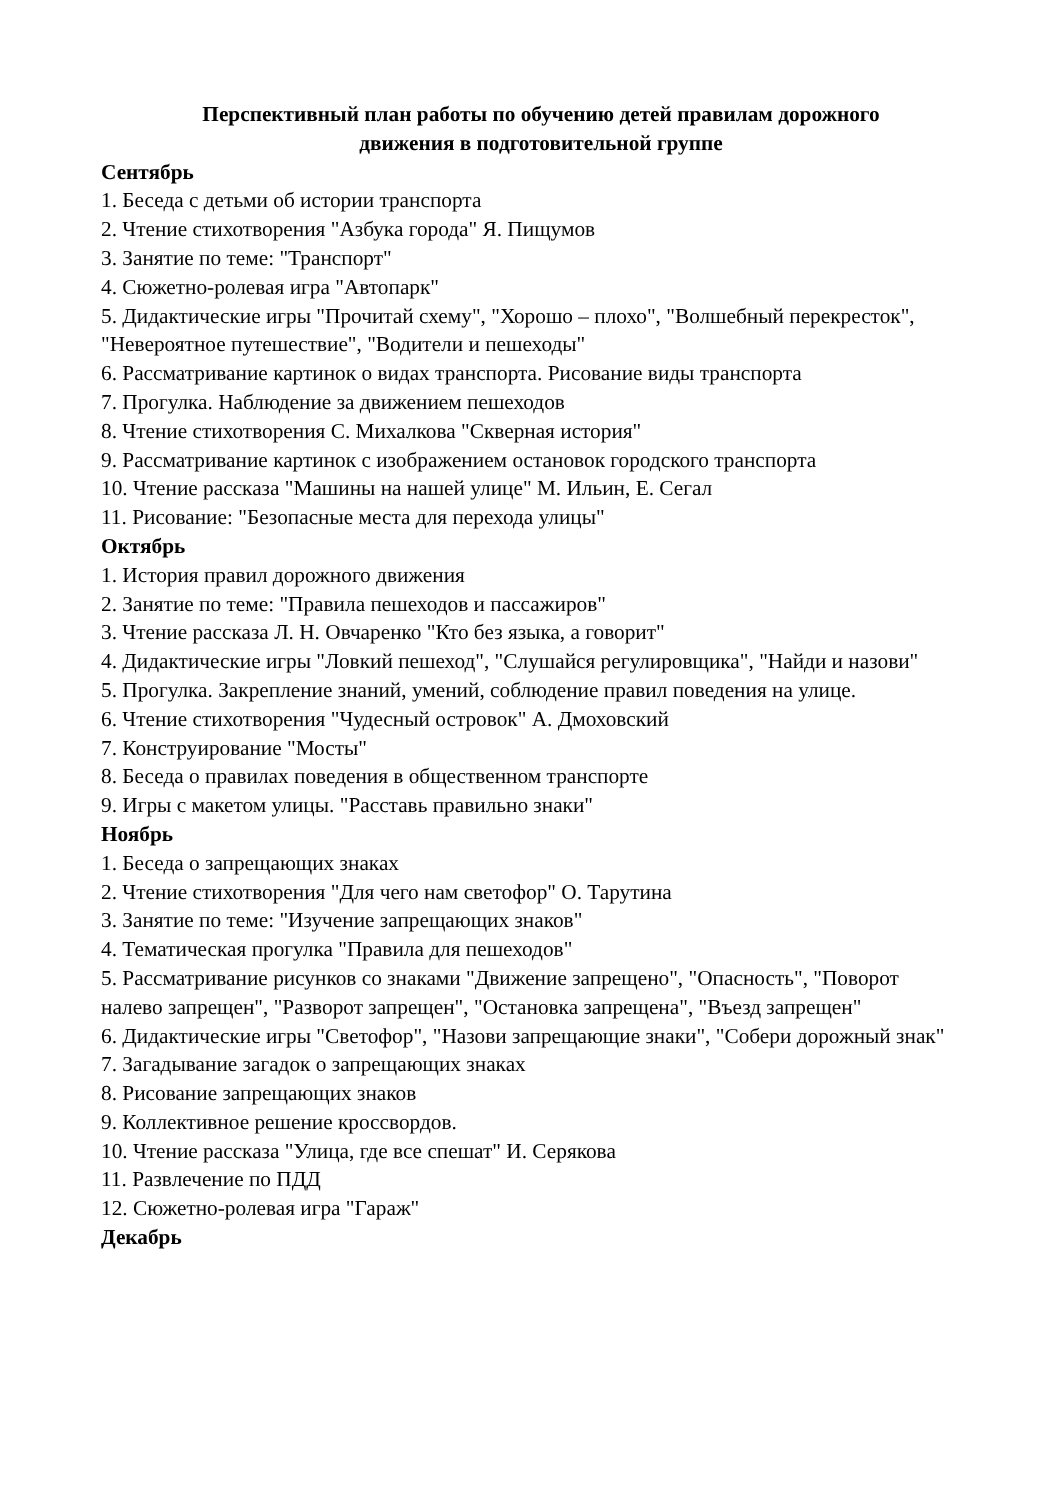Перспективный план работы по обучению детей правилам дорожного
движения в подготовительной группе
Сентябрь
1. Беседа с детьми об истории транспорта
2. Чтение стихотворения "Азбука города" Я. Пищумов
3. Занятие по теме: "Транспорт"
4. Сюжетно-ролевая игра "Автопарк"
5. Дидактические игры "Прочитай схему", "Хорошо – плохо", "Волшебный перекресток", "Невероятное путешествие", "Водители и пешеходы"
6. Рассматривание картинок о видах транспорта. Рисование виды транспорта
7. Прогулка. Наблюдение за движением пешеходов
8. Чтение стихотворения С. Михалкова "Скверная история"
9. Рассматривание картинок с изображением остановок городского транспорта
10. Чтение рассказа "Машины на нашей улице" М. Ильин, Е. Сегал
11. Рисование: "Безопасные места для перехода улицы"
Октябрь
1. История правил дорожного движения
2. Занятие по теме: "Правила пешеходов и пассажиров"
3. Чтение рассказа Л. Н. Овчаренко "Кто без языка, а говорит"
4. Дидактические игры "Ловкий пешеход", "Слушайся регулировщика", "Найди и назови"
5. Прогулка. Закрепление знаний, умений, соблюдение правил поведения на улице.
6. Чтение стихотворения "Чудесный островок" А. Дмоховский
7. Конструирование "Мосты"
8. Беседа о правилах поведения в общественном транспорте
9. Игры с макетом улицы. "Расставь правильно знаки"
Ноябрь
1. Беседа о запрещающих знаках
2. Чтение стихотворения "Для чего нам светофор" О. Тарутина
3. Занятие по теме: "Изучение запрещающих знаков"
4. Тематическая прогулка "Правила для пешеходов"
5. Рассматривание рисунков со знаками "Движение запрещено", "Опасность", "Поворот
налево запрещен", "Разворот запрещен", "Остановка запрещена", "Въезд запрещен"
6. Дидактические игры "Светофор", "Назови запрещающие знаки", "Собери дорожный знак"
7. Загадывание загадок о запрещающих знаках
8. Рисование запрещающих знаков
9. Коллективное решение кроссвордов.
10. Чтение рассказа "Улица, где все спешат" И. Серякова
11. Развлечение по ПДД
12. Сюжетно-ролевая игра "Гараж"
Декабрь